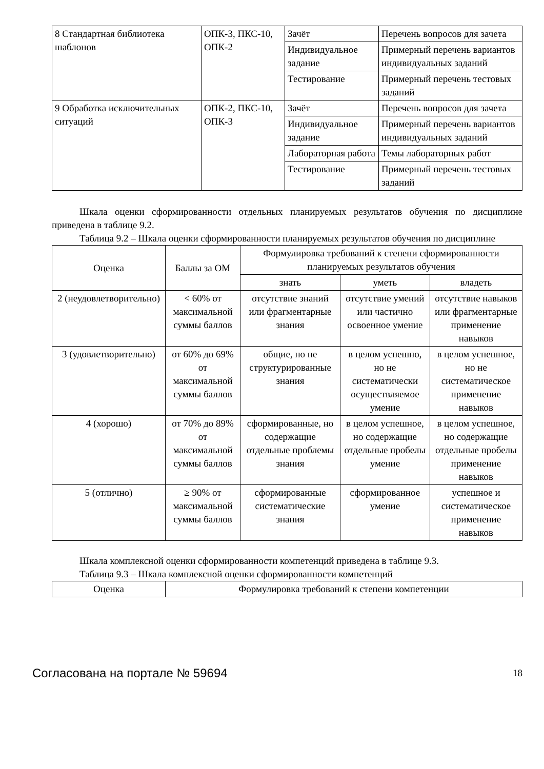| 8 Стандартная библиотека шаблонов | ОПК-3, ПКС-10, ОПК-2 | Зачёт | Перечень вопросов для зачета |
| | | Индивидуальное задание | Примерный перечень вариантов индивидуальных заданий |
| | | Тестирование | Примерный перечень тестовых заданий |
| 9 Обработка исключительных ситуаций | ОПК-2, ПКС-10, ОПК-3 | Зачёт | Перечень вопросов для зачета |
| | | Индивидуальное задание | Примерный перечень вариантов индивидуальных заданий |
| | | Лабораторная работа | Темы лабораторных работ |
| | | Тестирование | Примерный перечень тестовых заданий |
Шкала оценки сформированности отдельных планируемых результатов обучения по дисциплине приведена в таблице 9.2.
Таблица 9.2 – Шкала оценки сформированности планируемых результатов обучения по дисциплине
| Оценка | Баллы за ОМ | Формулировка требований к степени сформированности планируемых результатов обучения | | |
| --- | --- | --- | --- | --- |
| | | знать | уметь | владеть |
| 2 (неудовлетворительно) | < 60% от максимальной суммы баллов | отсутствие знаний или фрагментарные знания | отсутствие умений или частично освоенное умение | отсутствие навыков или фрагментарные применение навыков |
| 3 (удовлетворительно) | от 60% до 69% от максимальной суммы баллов | общие, но не структурированные знания | в целом успешно, но не систематически осуществляемое умение | в целом успешное, но не систематическое применение навыков |
| 4 (хорошо) | от 70% до 89% от максимальной суммы баллов | сформированные, но содержащие отдельные проблемы знания | в целом успешное, но содержащие отдельные пробелы умение | в целом успешное, но содержащие отдельные пробелы применение навыков |
| 5 (отлично) | ≥ 90% от максимальной суммы баллов | сформированные систематические знания | сформированное умение | успешное и систематическое применение навыков |
Шкала комплексной оценки сформированности компетенций приведена в таблице 9.3.
Таблица 9.3 – Шкала комплексной оценки сформированности компетенций
| Оценка | Формулировка требований к степени компетенции |
| --- | --- |
Согласована на портале № 59694 18